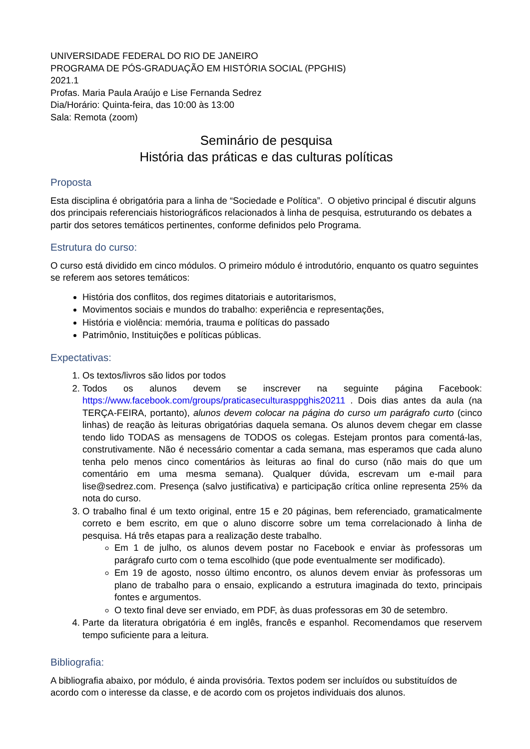UNIVERSIDADE FEDERAL DO RIO DE JANEIRO
PROGRAMA DE PÓS-GRADUAÇÃO EM HISTÓRIA SOCIAL (PPGHIS)
2021.1
Profas. Maria Paula Araújo e Lise Fernanda Sedrez
Dia/Horário: Quinta-feira, das 10:00 às 13:00
Sala: Remota (zoom)
Seminário de pesquisa
História das práticas e das culturas políticas
Proposta
Esta disciplina é obrigatória para a linha de “Sociedade e Política”. O objetivo principal é discutir alguns dos principais referenciais historiográficos relacionados à linha de pesquisa, estruturando os debates a partir dos setores temáticos pertinentes, conforme definidos pelo Programa.
Estrutura do curso:
O curso está dividido em cinco módulos. O primeiro módulo é introdutório, enquanto os quatro seguintes se referem aos setores temáticos:
História dos conflitos, dos regimes ditatoriais e autoritarismos,
Movimentos sociais e mundos do trabalho: experiência e representações,
História e violência: memória, trauma e políticas do passado
Patrimônio, Instituições e políticas públicas.
Expectativas:
1. Os textos/livros são lidos por todos
2. Todos os alunos devem se inscrever na seguinte página Facebook: https://www.facebook.com/groups/praticaseculturasppghis20211 . Dois dias antes da aula (na TERÇA-FEIRA, portanto), alunos devem colocar na página do curso um parágrafo curto (cinco linhas) de reação às leituras obrigatórias daquela semana. Os alunos devem chegar em classe tendo lido TODAS as mensagens de TODOS os colegas. Estejam prontos para comentá-las, construtivamente. Não é necessário comentar a cada semana, mas esperamos que cada aluno tenha pelo menos cinco comentários às leituras ao final do curso (não mais do que um comentário em uma mesma semana). Qualquer dúvida, escrevam um e-mail para lise@sedrez.com. Presença (salvo justificativa) e participação crítica online representa 25% da nota do curso.
3. O trabalho final é um texto original, entre 15 e 20 páginas, bem referenciado, gramaticalmente correto e bem escrito, em que o aluno discorre sobre um tema correlacionado à linha de pesquisa. Há três etapas para a realização deste trabalho.
Em 1 de julho, os alunos devem postar no Facebook e enviar às professoras um parágrafo curto com o tema escolhido (que pode eventualmente ser modificado).
Em 19 de agosto, nosso último encontro, os alunos devem enviar às professoras um plano de trabalho para o ensaio, explicando a estrutura imaginada do texto, principais fontes e argumentos.
O texto final deve ser enviado, em PDF, às duas professoras em 30 de setembro.
4. Parte da literatura obrigatória é em inglês, francês e espanhol. Recomendamos que reservem tempo suficiente para a leitura.
Bibliografia:
A bibliografia abaixo, por módulo, é ainda provisória. Textos podem ser incluídos ou substituídos de acordo com o interesse da classe, e de acordo com os projetos individuais dos alunos.